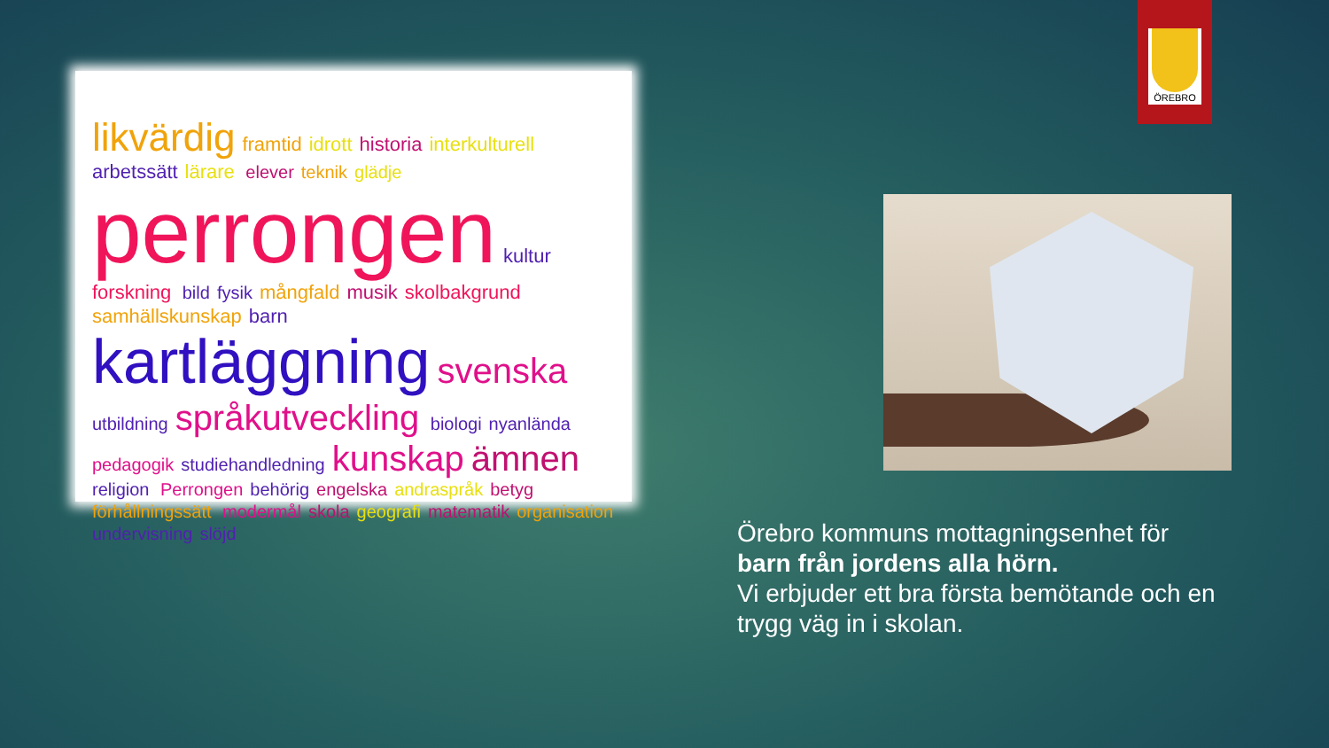ÖREBRO
likvärdig framtid idrott historia interkulturell arbetssätt lärare elever teknik glädje perrongen kultur forskning bild fysik mångfald musik skolbakgrund samhällskunskap barn kartläggning svenska utbildning språkutveckling biologi nyanlända pedagogik studiehandledning kunskap ämnen religion Perrongen behörig engelska andraspråk betyg förhållningssätt modermål skola geografi matematik organisation undervisning slöjd
Örebro kommuns mottagningsenhet för
barn från jordens alla hörn.
Vi erbjuder ett bra första bemötande och en trygg väg in i skolan.